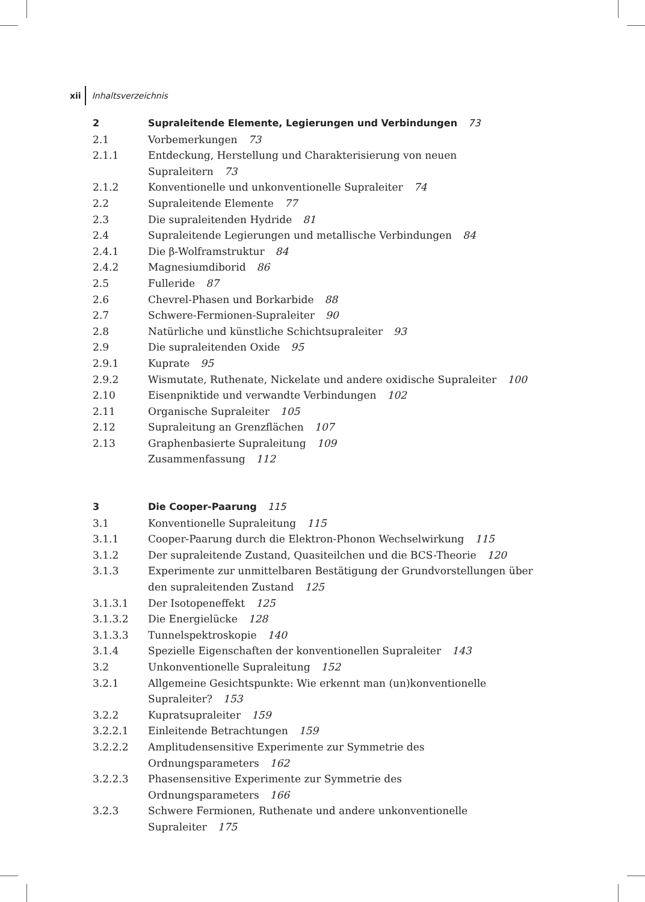xii Inhaltsverzeichnis
2 Supraleitende Elemente, Legierungen und Verbindungen 73
2.1 Vorbemerkungen 73
2.1.1 Entdeckung, Herstellung und Charakterisierung von neuen Supraleitern 73
2.1.2 Konventionelle und unkonventionelle Supraleiter 74
2.2 Supraleitende Elemente 77
2.3 Die supraleitenden Hydride 81
2.4 Supraleitende Legierungen und metallische Verbindungen 84
2.4.1 Die β-Wolframstruktur 84
2.4.2 Magnesiumdiborid 86
2.5 Fulleride 87
2.6 Chevrel-Phasen und Borkarbide 88
2.7 Schwere-Fermionen-Supraleiter 90
2.8 Natürliche und künstliche Schichtsupraleiter 93
2.9 Die supraleitenden Oxide 95
2.9.1 Kuprate 95
2.9.2 Wismutate, Ruthenate, Nickelate und andere oxidische Supraleiter 100
2.10 Eisenpniktide und verwandte Verbindungen 102
2.11 Organische Supraleiter 105
2.12 Supraleitung an Grenzflächen 107
2.13 Graphenbasierte Supraleitung 109
Zusammenfassung 112
3 Die Cooper-Paarung 115
3.1 Konventionelle Supraleitung 115
3.1.1 Cooper-Paarung durch die Elektron-Phonon Wechselwirkung 115
3.1.2 Der supraleitende Zustand, Quasiteilchen und die BCS-Theorie 120
3.1.3 Experimente zur unmittelbaren Bestätigung der Grundvorstellungen über den supraleitenden Zustand 125
3.1.3.1 Der Isotopeneffekt 125
3.1.3.2 Die Energielücke 128
3.1.3.3 Tunnelspektroskopie 140
3.1.4 Spezielle Eigenschaften der konventionellen Supraleiter 143
3.2 Unkonventionelle Supraleitung 152
3.2.1 Allgemeine Gesichtspunkte: Wie erkennt man (un)konventionelle
Supraleiter? 153
3.2.2 Kupratsupraleiter 159
3.2.2.1 Einleitende Betrachtungen 159
3.2.2.2 Amplitudensensitive Experimente zur Symmetrie des
Ordnungsparameters 162
3.2.2.3 Phasensensitive Experimente zur Symmetrie des Ordnungsparameters 166
3.2.3 Schwere Fermionen, Ruthenate und andere unkonventionelle
Supraleiter 175